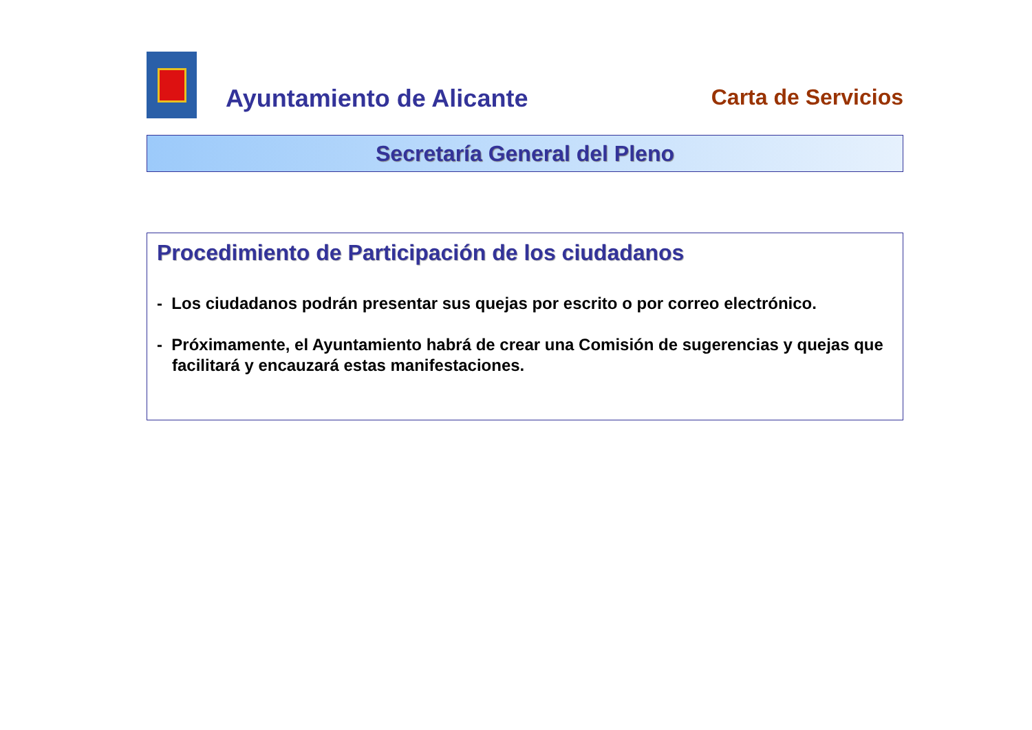Ayuntamiento de Alicante
Carta de Servicios
Secretaría General del Pleno
Procedimiento de Participación de los ciudadanos
- Los ciudadanos podrán presentar sus quejas por escrito o por correo electrónico.
- Próximamente, el Ayuntamiento habrá de crear una Comisión de sugerencias y quejas que facilitará y encauzará estas manifestaciones.